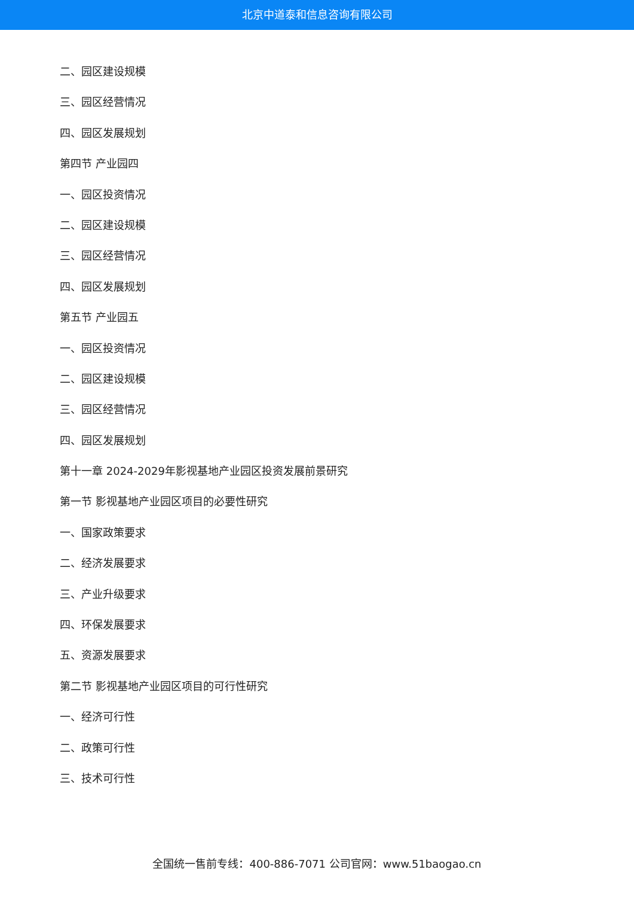北京中道泰和信息咨询有限公司
二、园区建设规模
三、园区经营情况
四、园区发展规划
第四节 产业园四
一、园区投资情况
二、园区建设规模
三、园区经营情况
四、园区发展规划
第五节 产业园五
一、园区投资情况
二、园区建设规模
三、园区经营情况
四、园区发展规划
第十一章 2024-2029年影视基地产业园区投资发展前景研究
第一节 影视基地产业园区项目的必要性研究
一、国家政策要求
二、经济发展要求
三、产业升级要求
四、环保发展要求
五、资源发展要求
第二节 影视基地产业园区项目的可行性研究
一、经济可行性
二、政策可行性
三、技术可行性
全国统一售前专线：400-886-7071 公司官网：www.51baogao.cn